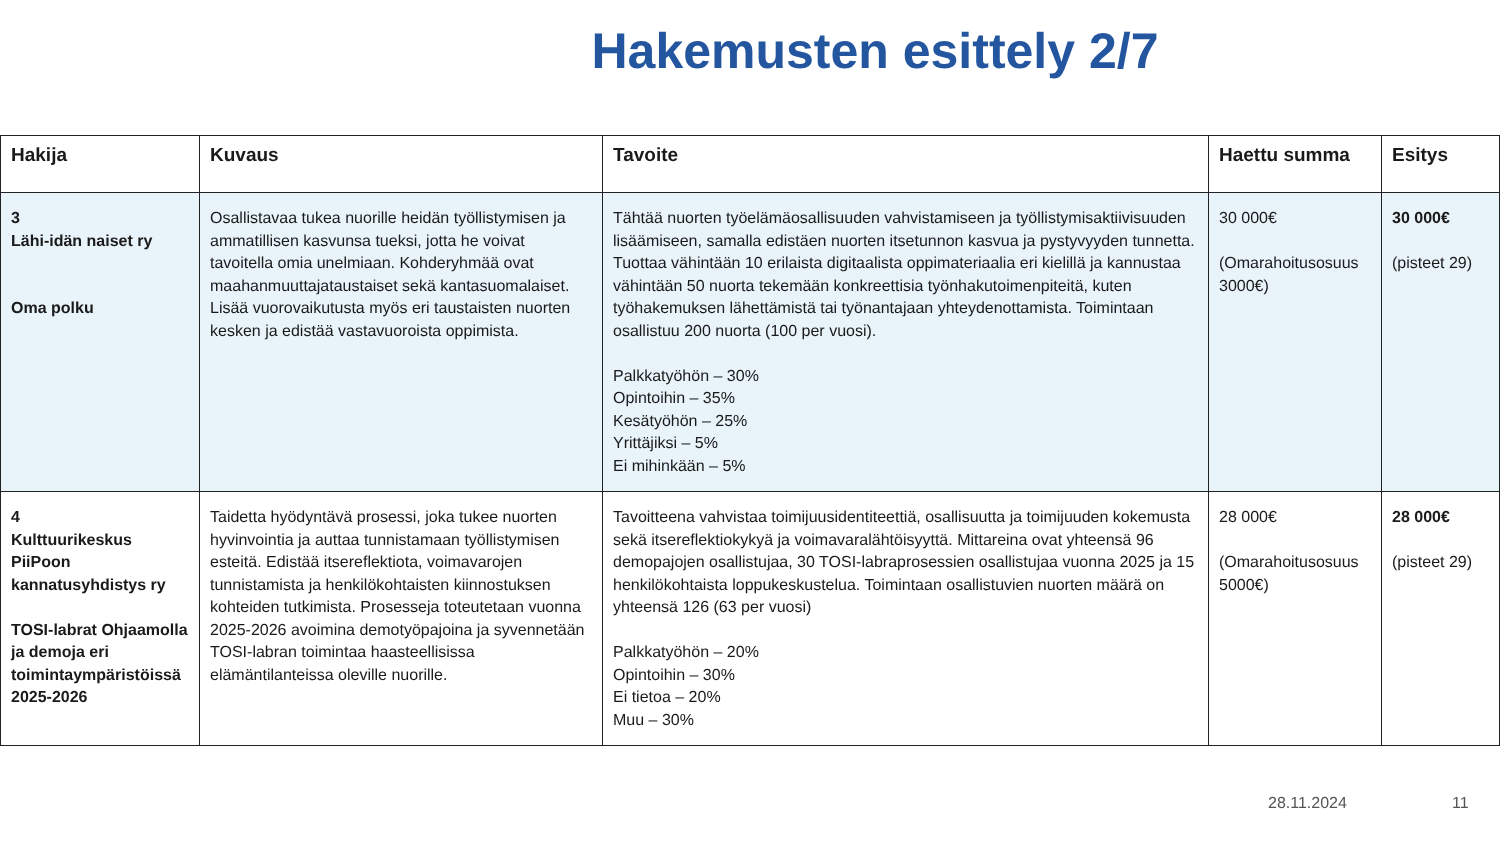Hakemusten esittely 2/7
| Hakija | Kuvaus | Tavoite | Haettu summa | Esitys |
| --- | --- | --- | --- | --- |
| 3 Lähi-idän naiset ry Oma polku | Osallistavaa tukea nuorille heidän työllistymisen ja ammatillisen kasvunsa tueksi, jotta he voivat tavoitella omia unelmiaan. Kohderyhmää ovat maahanmuuttajataustaiset sekä kantasuomalaiset. Lisää vuorovaikutusta myös eri taustaisten nuorten kesken ja edistää vastavuoroista oppimista. | Tähtää nuorten työelämäosallisuuden vahvistamiseen ja työllistymisaktiivisuuden lisäämiseen, samalla edistäen nuorten itsetunnon kasvua ja pystyvyyden tunnetta. Tuottaa vähintään 10 erilaista digitaalista oppimateriaalia eri kielillä ja kannustaa vähintään 50 nuorta tekemään konkreettisia työnhakutoimenpiteitä, kuten työhakemuksen lähettämistä tai työnantajaan yhteydenottamista. Toimintaan osallistuu 200 nuorta (100 per vuosi). Palkkatyöhön – 30% Opintoihin – 35% Kesätyöhön – 25% Yrittäjiksi – 5% Ei mihinkään – 5% | 30 000€ (Omarahoitusosuus 3000€) | 30 000€ (pisteet 29) |
| 4 Kulttuurikeskus PiiPoon kannatusyhdistys ry TOSI-labrat Ohjaamolla ja demoja eri toimintaympäristöissä 2025-2026 | Taidetta hyödyntävä prosessi, joka tukee nuorten hyvinvointia ja auttaa tunnistamaan työllistymisen esteitä. Edistää itsereflektiota, voimavarojen tunnistamista ja henkilökohtaisten kiinnostuksen kohteiden tutkimista. Prosesseja toteutetaan vuonna 2025-2026 avoimina demotyöpajoina ja syvennetään TOSI-labran toimintaa haasteellisissa elämäntilanteissa oleville nuorille. | Tavoitteena vahvistaa toimijuusidentiteettiä, osallisuutta ja toimijuuden kokemusta sekä itsereflektiokykyä ja voimavaralähtöisyyttä. Mittareina ovat yhteensä 96 demopajojen osallistujaa, 30 TOSI-labraprosessien osallistujaa vuonna 2025 ja 15 henkilökohtaista loppukeskustelua. Toimintaan osallistuvien nuorten määrä on yhteensä 126 (63 per vuosi) Palkkatyöhön – 20% Opintoihin – 30% Ei tietoa – 20% Muu – 30% | 28 000€ (Omarahoitusosuus 5000€) | 28 000€ (pisteet 29) |
28.11.2024 11